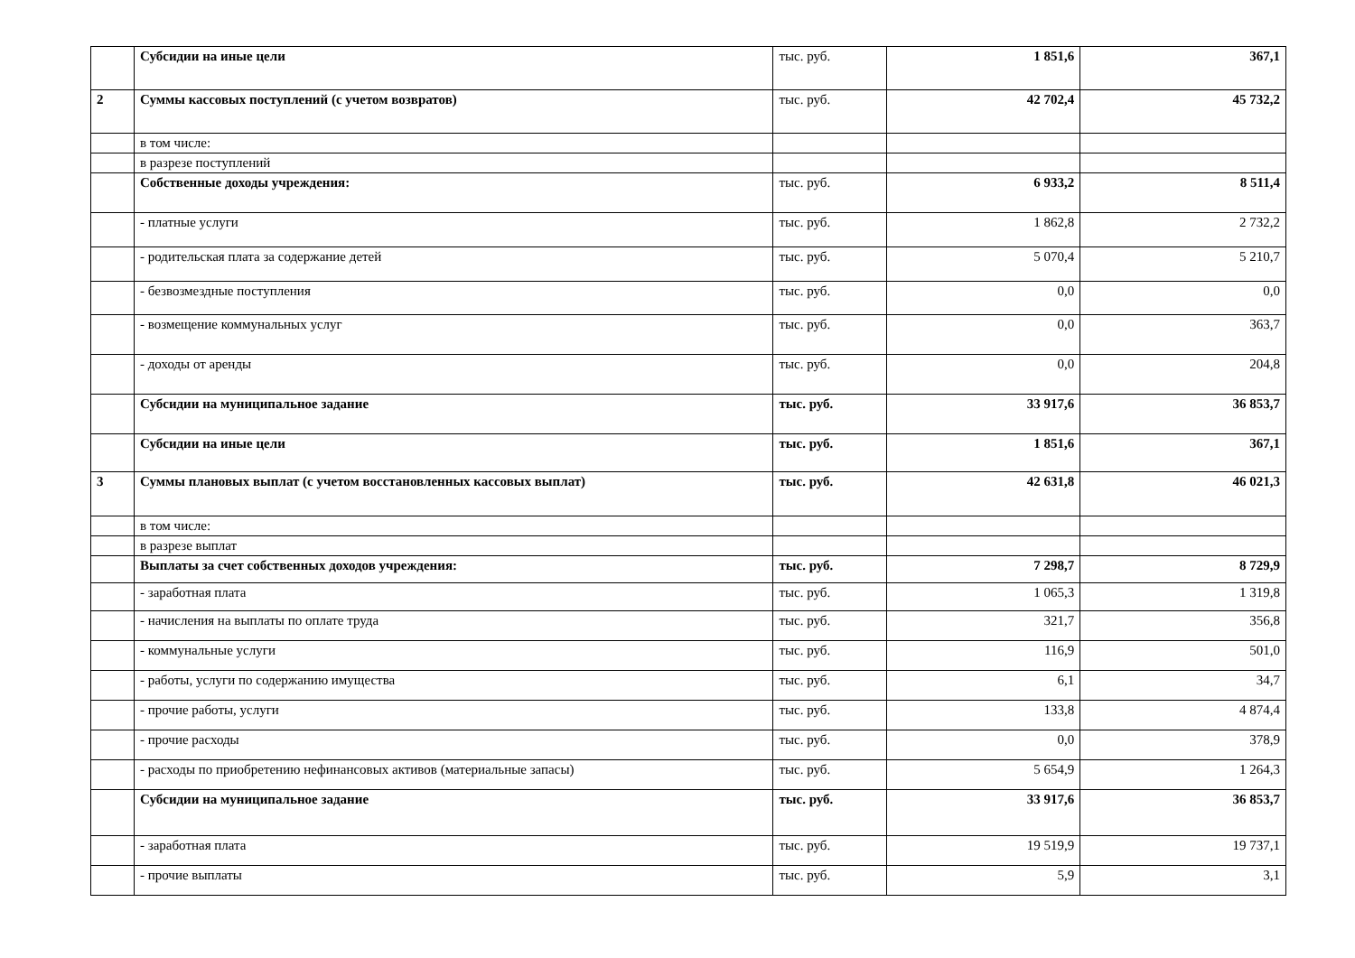| | Субсидии на иные цели | тыс. руб. | 1 851,6 | 367,1 |
| 2 | Суммы кассовых поступлений (с учетом возвратов) | тыс. руб. | 42 702,4 | 45 732,2 |
| | в том числе: | | | |
| | в разрезе поступлений | | | |
| | Собственные доходы учреждения: | тыс. руб. | 6 933,2 | 8 511,4 |
| | - платные услуги | тыс. руб. | 1 862,8 | 2 732,2 |
| | - родительская плата за содержание детей | тыс. руб. | 5 070,4 | 5 210,7 |
| | - безвозмездные поступления | тыс. руб. | 0,0 | 0,0 |
| | - возмещение коммунальных услуг | тыс. руб. | 0,0 | 363,7 |
| | - доходы от аренды | тыс. руб. | 0,0 | 204,8 |
| | Субсидии на муниципальное задание | тыс. руб. | 33 917,6 | 36 853,7 |
| | Субсидии на иные цели | тыс. руб. | 1 851,6 | 367,1 |
| 3 | Суммы плановых выплат (с учетом восстановленных кассовых выплат) | тыс. руб. | 42 631,8 | 46 021,3 |
| | в том числе: | | | |
| | в разрезе выплат | | | |
| | Выплаты за счет собственных доходов учреждения: | тыс. руб. | 7 298,7 | 8 729,9 |
| | - заработная плата | тыс. руб. | 1 065,3 | 1 319,8 |
| | - начисления на выплаты по оплате труда | тыс. руб. | 321,7 | 356,8 |
| | - коммунальные услуги | тыс. руб. | 116,9 | 501,0 |
| | - работы, услуги по содержанию имущества | тыс. руб. | 6,1 | 34,7 |
| | - прочие работы, услуги | тыс. руб. | 133,8 | 4 874,4 |
| | - прочие расходы | тыс. руб. | 0,0 | 378,9 |
| | - расходы по приобретению нефинансовых активов (материальные запасы) | тыс. руб. | 5 654,9 | 1 264,3 |
| | Субсидии на муниципальное задание | тыс. руб. | 33 917,6 | 36 853,7 |
| | - заработная плата | тыс. руб. | 19 519,9 | 19 737,1 |
| | - прочие выплаты | тыс. руб. | 5,9 | 3,1 |